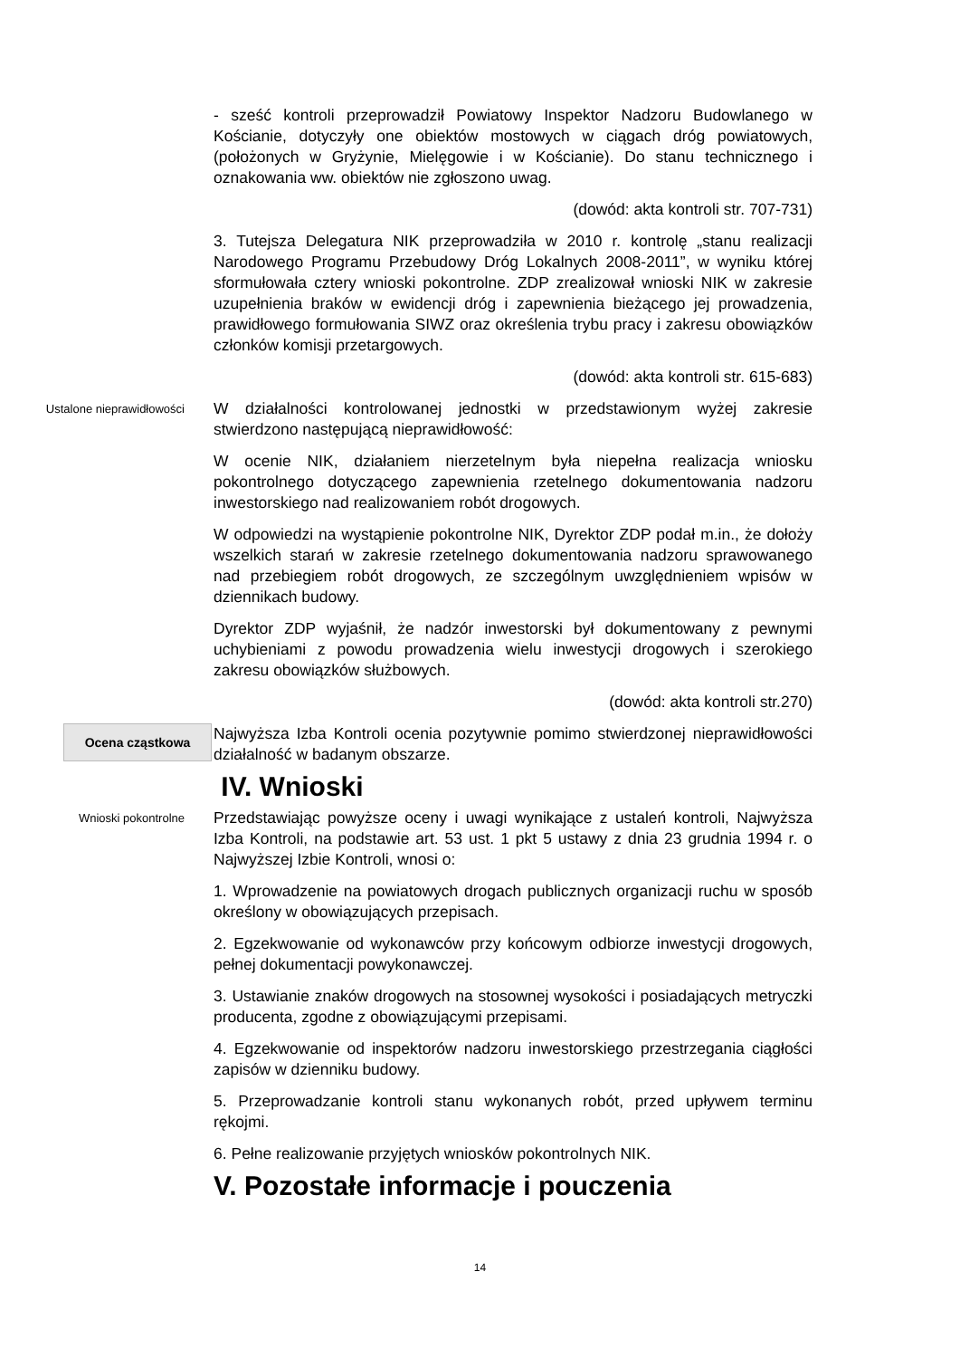- sześć kontroli przeprowadził Powiatowy Inspektor Nadzoru Budowlanego w Kościanie, dotyczyły one obiektów mostowych w ciągach dróg powiatowych, (położonych w Gryżynie, Mielęgowie i w Kościanie). Do stanu technicznego i oznakowania ww. obiektów nie zgłoszono uwag.
(dowód: akta kontroli str. 707-731)
3. Tutejsza Delegatura NIK przeprowadziła w 2010 r. kontrolę „stanu realizacji Narodowego Programu Przebudowy Dróg Lokalnych 2008-2011”, w wyniku której sformułowała cztery wnioski pokontrolne. ZDP zrealizował wnioski NIK w zakresie uzupełnienia braków w ewidencji dróg i zapewnienia bieżącego jej prowadzenia, prawidłowego formułowania SIWZ oraz określenia trybu pracy i zakresu obowiązków członków komisji przetargowych.
(dowód: akta kontroli str. 615-683)
Ustalone nieprawidłowości
W działalności kontrolowanej jednostki w przedstawionym wyżej zakresie stwierdzono następującą nieprawidłowość:
W ocenie NIK, działaniem nierzetelnym była niepełna realizacja wniosku pokontrolnego dotyczącego zapewnienia rzetelnego dokumentowania nadzoru inwestorskiego nad realizowaniem robót drogowych.
W odpowiedzi na wystąpienie pokontrolne NIK, Dyrektor ZDP podał m.in., że dołoży wszelkich starań w zakresie rzetelnego dokumentowania nadzoru sprawowanego nad przebiegiem robót drogowych, ze szczególnym uwzględnieniem wpisów w dziennikach budowy.
Dyrektor ZDP wyjaśnił, że nadzór inwestorski był dokumentowany z pewnymi uchybieniami z powodu prowadzenia wielu inwestycji drogowych i szerokiego zakresu obowiązków służbowych.
(dowód: akta kontroli str.270)
Ocena cząstkowa
Najwyższa Izba Kontroli ocenia pozytywnie pomimo stwierdzonej nieprawidłowości działalność w badanym obszarze.
IV. Wnioski
Wnioski pokontrolne
Przedstawiając powyższe oceny i uwagi wynikające z ustaleń kontroli, Najwyższa Izba Kontroli, na podstawie art. 53 ust. 1 pkt 5 ustawy z dnia 23 grudnia 1994 r. o Najwyższej Izbie Kontroli, wnosi o:
1. Wprowadzenie na powiatowych drogach publicznych organizacji ruchu w sposób określony w obowiązujących przepisach.
2. Egzekwowanie od wykonawców przy końcowym odbiorze inwestycji drogowych, pełnej dokumentacji powykonawczej.
3. Ustawianie znaków drogowych na stosownej wysokości i posiadających metryczki producenta, zgodne z obowiązującymi przepisami.
4. Egzekwowanie od inspektorów nadzoru inwestorskiego przestrzegania ciągłości zapisów w dzienniku budowy.
5. Przeprowadzanie kontroli stanu wykonanych robót, przed upływem terminu rękojmi.
6. Pełne realizowanie przyjętych wniosków pokontrolnych NIK.
V. Pozostałe informacje i pouczenia
14